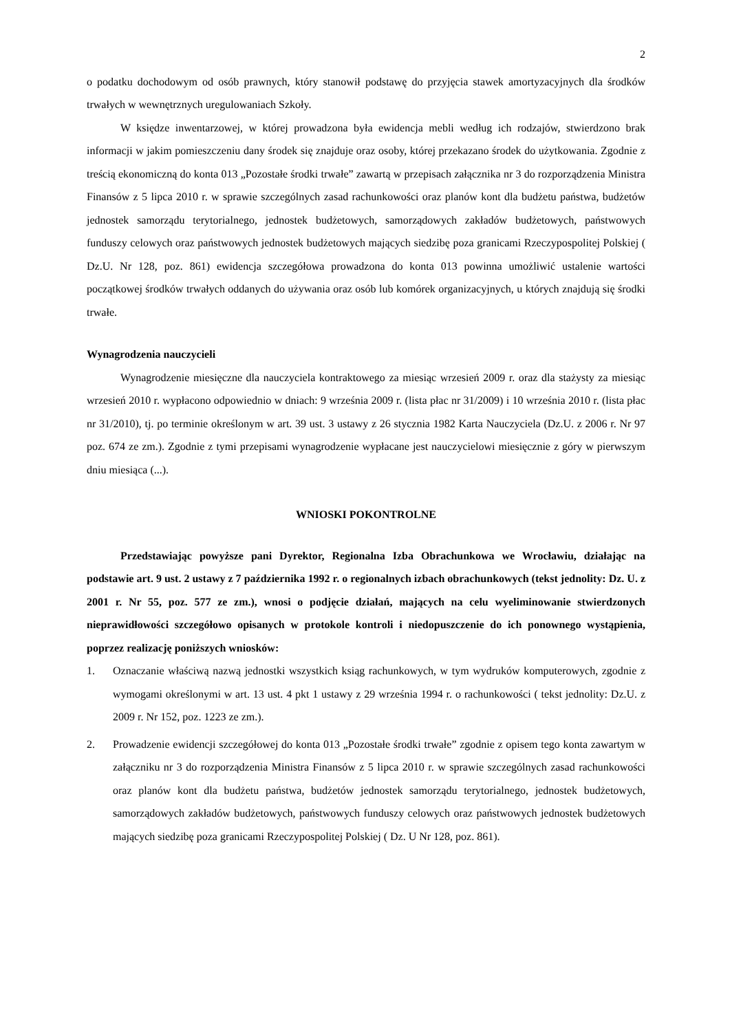2
o podatku dochodowym od osób prawnych, który stanowił podstawę do przyjęcia stawek amortyzacyjnych dla środków trwałych w wewnętrznych uregulowaniach Szkoły.
W księdze inwentarzowej, w której prowadzona była ewidencja mebli według ich rodzajów, stwierdzono brak informacji w jakim pomieszczeniu dany środek się znajduje oraz osoby, której przekazano środek do użytkowania. Zgodnie z treścią ekonomiczną do konta 013 „Pozostałe środki trwałe” zawartą w przepisach załącznika nr 3 do rozporządzenia Ministra Finansów z 5 lipca 2010 r. w sprawie szczególnych zasad rachunkowości oraz planów kont dla budżetu państwa, budżetów jednostek samorządu terytorialnego, jednostek budżetowych, samorządowych zakładów budżetowych, państwowych funduszy celowych oraz państwowych jednostek budżetowych mających siedzibę poza granicami Rzeczypospolitej Polskiej ( Dz.U. Nr 128, poz. 861) ewidencja szczegółowa prowadzona do konta 013 powinna umożliwić ustalenie wartości początkowej środków trwałych oddanych do używania oraz osób lub komórek organizacyjnych, u których znajdują się środki trwałe.
Wynagrodzenia nauczycieli
Wynagrodzenie miesięczne dla nauczyciela kontraktowego za miesiąc wrzesień 2009 r. oraz dla stażysty za miesiąc wrzesień 2010 r. wypłacono odpowiednio w dniach: 9 września 2009 r. (lista płac nr 31/2009) i 10 września 2010 r. (lista płac nr 31/2010), tj. po terminie określonym w art. 39 ust. 3 ustawy z 26 stycznia 1982 Karta Nauczyciela (Dz.U. z 2006 r. Nr 97 poz. 674 ze zm.). Zgodnie z tymi przepisami wynagrodzenie wypłacane jest nauczycielowi miesięcznie z góry w pierwszym dniu miesiąca (...).
WNIOSKI POKONTROLNE
Przedstawiając powyższe pani Dyrektor, Regionalna Izba Obrachunkowa we Wrocławiu, działając na podstawie art. 9 ust. 2 ustawy z 7 października 1992 r. o regionalnych izbach obrachunkowych (tekst jednolity: Dz. U. z 2001 r. Nr 55, poz. 577 ze zm.), wnosi o podjęcie działań, mających na celu wyeliminowanie stwierdzonych nieprawidłowości szczegółowo opisanych w protokole kontroli i niedopuszczenie do ich ponownego wystąpienia, poprzez realizację poniższych wniosków:
1. Oznaczanie właściwą nazwą jednostki wszystkich ksiąg rachunkowych, w tym wydruków komputerowych, zgodnie z wymogami określonymi w art. 13 ust. 4 pkt 1 ustawy z 29 września 1994 r. o rachunkowości ( tekst jednolity: Dz.U. z 2009 r. Nr 152, poz. 1223 ze zm.).
2. Prowadzenie ewidencji szczegółowej do konta 013 „Pozostałe środki trwałe” zgodnie z opisem tego konta zawartym w załączniku nr 3 do rozporządzenia Ministra Finansów z 5 lipca 2010 r. w sprawie szczególnych zasad rachunkowości oraz planów kont dla budżetu państwa, budżetów jednostek samorządu terytorialnego, jednostek budżetowych, samorządowych zakładów budżetowych, państwowych funduszy celowych oraz państwowych jednostek budżetowych mających siedzibę poza granicami Rzeczypospolitej Polskiej ( Dz. U Nr 128, poz. 861).